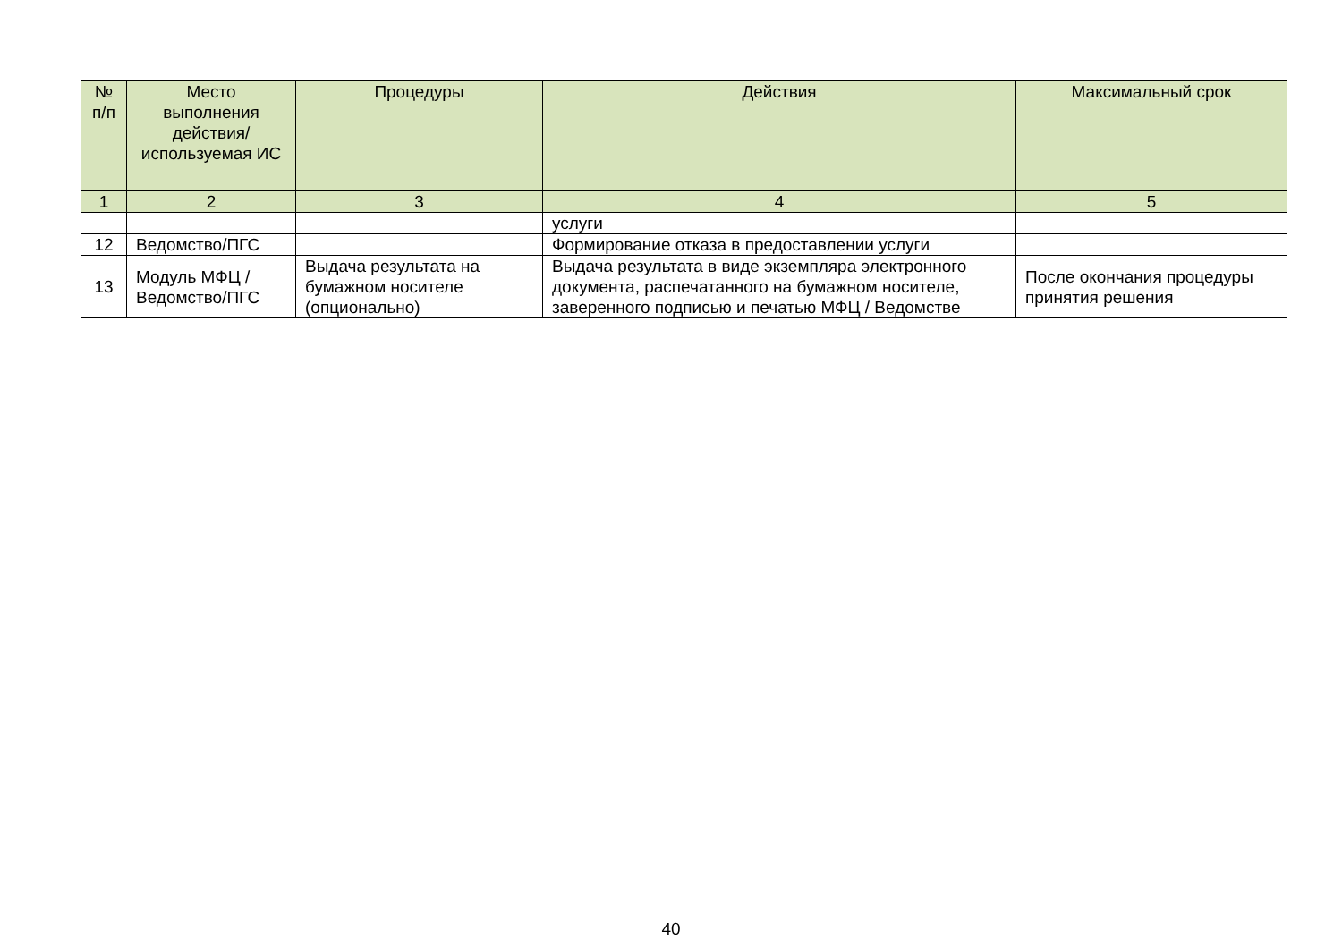| № п/п | Место выполнения действия/ используемая ИС | Процедуры | Действия | Максимальный срок |
| --- | --- | --- | --- | --- |
| 1 | 2 | 3 | 4 | 5 |
| | | | услуги | |
| 12 | Ведомство/ПГС | | Формирование отказа в предоставлении услуги | |
| 13 | Модуль МФЦ / Ведомство/ПГС | Выдача результата на бумажном носителе (опционально) | Выдача результата в виде экземпляра электронного документа, распечатанного на бумажном носителе, заверенного подписью и печатью МФЦ / Ведомстве | После окончания процедуры принятия решения |
40